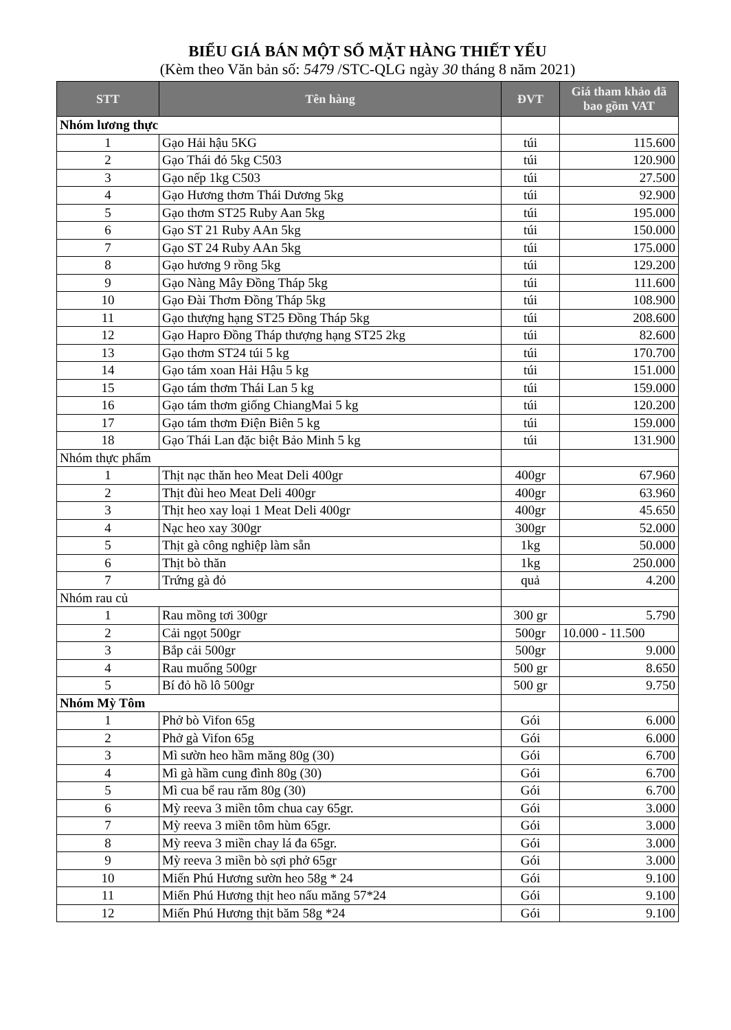BIỂU GIÁ BÁN MỘT SỐ MẶT HÀNG THIẾT YẾU
(Kèm theo Văn bản số: 5479 /STC-QLG ngày 30 tháng 8 năm 2021)
| STT | Tên hàng | ĐVT | Giá tham khảo đã bao gồm VAT |
| --- | --- | --- | --- |
| Nhóm lương thực | | | |
| 1 | Gạo Hải hậu 5KG | túi | 115.600 |
| 2 | Gạo Thái đỏ 5kg C503 | túi | 120.900 |
| 3 | Gạo nếp 1kg C503 | túi | 27.500 |
| 4 | Gạo Hương thơm Thái Dương 5kg | túi | 92.900 |
| 5 | Gạo thơm ST25 Ruby Aan 5kg | túi | 195.000 |
| 6 | Gạo ST 21 Ruby AAn 5kg | túi | 150.000 |
| 7 | Gạo ST 24 Ruby AAn 5kg | túi | 175.000 |
| 8 | Gạo hương 9 rồng 5kg | túi | 129.200 |
| 9 | Gạo Nàng Mây Đồng Tháp 5kg | túi | 111.600 |
| 10 | Gạo Đài Thơm Đồng Tháp 5kg | túi | 108.900 |
| 11 | Gạo thượng hạng ST25 Đồng Tháp 5kg | túi | 208.600 |
| 12 | Gạo Hapro Đồng Tháp thượng hạng ST25 2kg | túi | 82.600 |
| 13 | Gạo thơm ST24 túi 5 kg | túi | 170.700 |
| 14 | Gạo tám xoan Hải Hậu 5 kg | túi | 151.000 |
| 15 | Gạo tám thơm Thái Lan 5 kg | túi | 159.000 |
| 16 | Gạo tám thơm giống ChiangMai 5 kg | túi | 120.200 |
| 17 | Gạo tám thơm Điện Biên 5 kg | túi | 159.000 |
| 18 | Gạo Thái Lan đặc biệt Bảo Minh 5 kg | túi | 131.900 |
| Nhóm thực phẩm | | | |
| 1 | Thịt nạc thăn heo Meat Deli 400gr | 400gr | 67.960 |
| 2 | Thịt đùi heo Meat Deli 400gr | 400gr | 63.960 |
| 3 | Thịt heo xay loại 1 Meat Deli 400gr | 400gr | 45.650 |
| 4 | Nạc heo xay 300gr | 300gr | 52.000 |
| 5 | Thịt gà công nghiệp làm sẵn | 1kg | 50.000 |
| 6 | Thịt bò thăn | 1kg | 250.000 |
| 7 | Trứng gà đỏ | quả | 4.200 |
| Nhóm rau củ | | | |
| 1 | Rau mồng tơi 300gr | 300 gr | 5.790 |
| 2 | Cải ngọt 500gr | 500gr | 10.000 - 11.500 |
| 3 | Bắp cải 500gr | 500gr | 9.000 |
| 4 | Rau muống 500gr | 500 gr | 8.650 |
| 5 | Bí đỏ hồ lô 500gr | 500 gr | 9.750 |
| Nhóm Mỳ Tôm | | | |
| 1 | Phở bò Vifon 65g | Gói | 6.000 |
| 2 | Phở gà Vifon 65g | Gói | 6.000 |
| 3 | Mì sườn heo hầm măng 80g (30) | Gói | 6.700 |
| 4 | Mì gà hầm cung đình 80g (30) | Gói | 6.700 |
| 5 | Mì cua bể rau răm 80g (30) | Gói | 6.700 |
| 6 | Mỳ reeva 3 miền tôm chua cay 65gr. | Gói | 3.000 |
| 7 | Mỳ reeva 3 miền tôm hùm 65gr. | Gói | 3.000 |
| 8 | Mỳ reeva 3 miền chay lá đa 65gr. | Gói | 3.000 |
| 9 | Mỳ reeva 3 miền bò sợi phở 65gr | Gói | 3.000 |
| 10 | Miến Phú Hương sườn heo 58g * 24 | Gói | 9.100 |
| 11 | Miến Phú Hương thịt heo nấu măng 57*24 | Gói | 9.100 |
| 12 | Miến Phú Hương thịt băm 58g *24 | Gói | 9.100 |